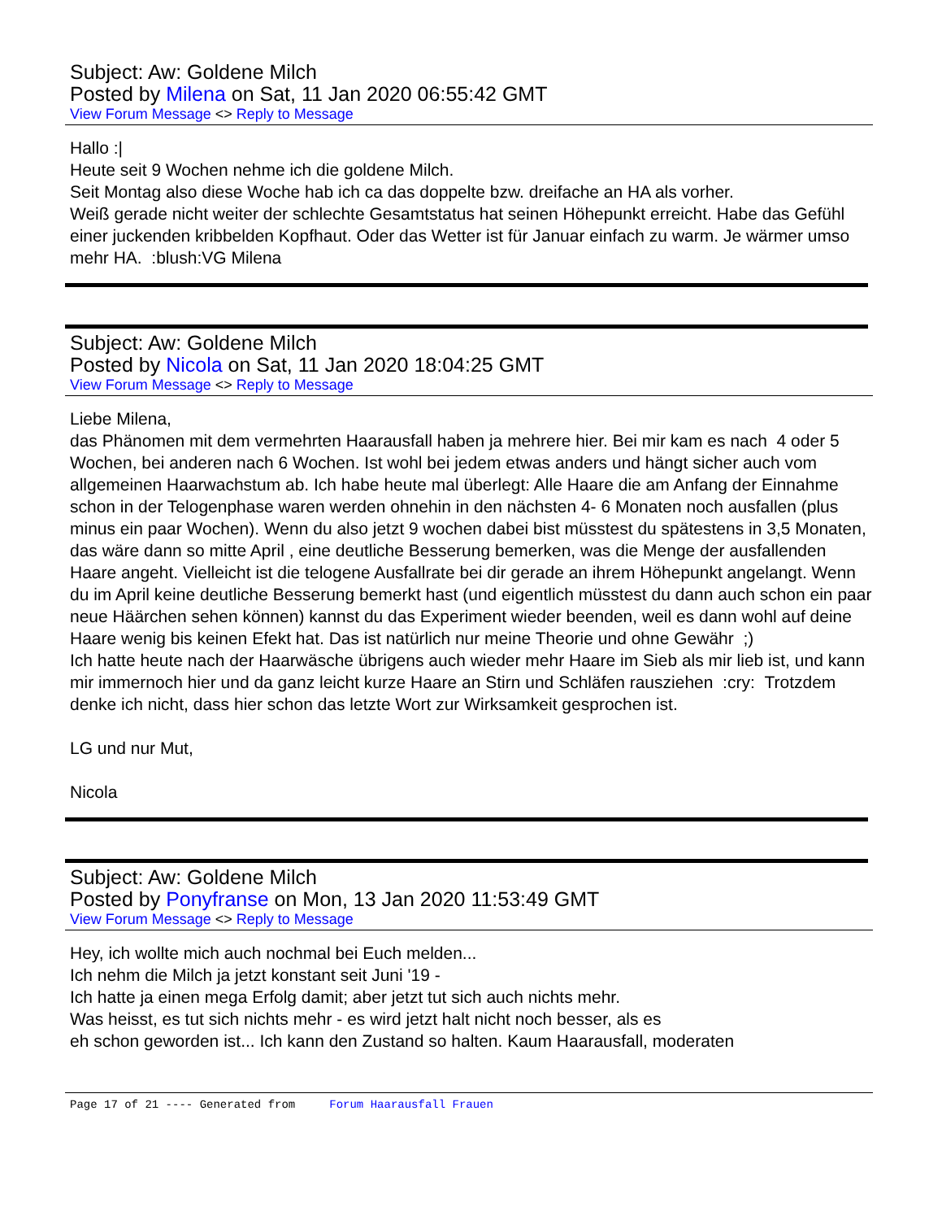Subject: Aw: Goldene Milch
Posted by Milena on Sat, 11 Jan 2020 06:55:42 GMT
View Forum Message <> Reply to Message
Hallo :|
Heute seit 9 Wochen nehme ich die goldene Milch.
Seit Montag also diese Woche hab ich ca das doppelte bzw. dreifache an HA als vorher.
Weiß gerade nicht weiter der schlechte Gesamtstatus hat seinen Höhepunkt erreicht. Habe das Gefühl einer juckenden kribbelden Kopfhaut. Oder das Wetter ist für Januar einfach zu warm. Je wärmer umso mehr HA. :blush:VG Milena
Subject: Aw: Goldene Milch
Posted by Nicola on Sat, 11 Jan 2020 18:04:25 GMT
View Forum Message <> Reply to Message
Liebe Milena,
das Phänomen mit dem vermehrten Haarausfall haben ja mehrere hier. Bei mir kam es nach 4 oder 5 Wochen, bei anderen nach 6 Wochen. Ist wohl bei jedem etwas anders und hängt sicher auch vom allgemeinen Haarwachstum ab. Ich habe heute mal überlegt: Alle Haare die am Anfang der Einnahme schon in der Telogenphase waren werden ohnehin in den nächsten 4- 6 Monaten noch ausfallen (plus minus ein paar Wochen). Wenn du also jetzt 9 wochen dabei bist müsstest du spätestens in 3,5 Monaten, das wäre dann so mitte April , eine deutliche Besserung bemerken, was die Menge der ausfallenden Haare angeht. Vielleicht ist die telogene Ausfallrate bei dir gerade an ihrem Höhepunkt angelangt. Wenn du im April keine deutliche Besserung bemerkt hast (und eigentlich müsstest du dann auch schon ein paar neue Häärchen sehen können) kannst du das Experiment wieder beenden, weil es dann wohl auf deine Haare wenig bis keinen Efekt hat. Das ist natürlich nur meine Theorie und ohne Gewähr ;)
Ich hatte heute nach der Haarwäsche übrigens auch wieder mehr Haare im Sieb als mir lieb ist, und kann mir immernoch hier und da ganz leicht kurze Haare an Stirn und Schläfen rausziehen :cry: Trotzdem denke ich nicht, dass hier schon das letzte Wort zur Wirksamkeit gesprochen ist.
LG und nur Mut,
Nicola
Subject: Aw: Goldene Milch
Posted by Ponyfranse on Mon, 13 Jan 2020 11:53:49 GMT
View Forum Message <> Reply to Message
Hey, ich wollte mich auch nochmal bei Euch melden...
Ich nehm die Milch ja jetzt konstant seit Juni '19 -
Ich hatte ja einen mega Erfolg damit; aber jetzt tut sich auch nichts mehr.
Was heisst, es tut sich nichts mehr - es wird jetzt halt nicht noch besser, als es
eh schon geworden ist... Ich kann den Zustand so halten. Kaum Haarausfall, moderaten
Page 17 of 21 ---- Generated from Forum Haarausfall Frauen